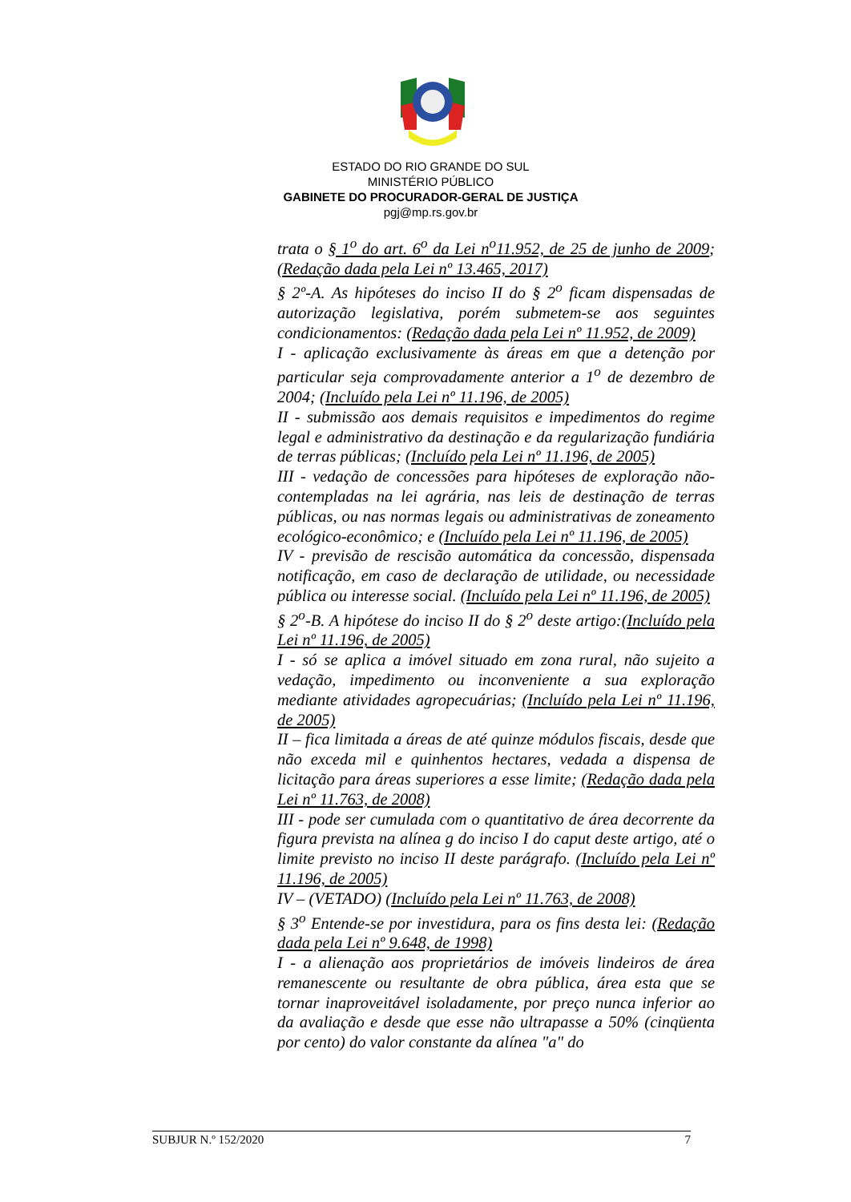ESTADO DO RIO GRANDE DO SUL
MINISTÉRIO PÚBLICO
GABINETE DO PROCURADOR-GERAL DE JUSTIÇA
pgj@mp.rs.gov.br
trata o § 1<sup>o</sup> do art. 6<sup>o</sup> da Lei n<sup>o</sup>11.952, de 25 de junho de 2009; (Redação dada pela Lei nº 13.465, 2017)
§ 2º-A. As hipóteses do inciso II do § 2<sup>o</sup> ficam dispensadas de autorização legislativa, porém submetem-se aos seguintes condicionamentos: (Redação dada pela Lei nº 11.952, de 2009)
I - aplicação exclusivamente às áreas em que a detenção por particular seja comprovadamente anterior a 1<sup>o</sup> de dezembro de 2004; (Incluído pela Lei nº 11.196, de 2005)
II - submissão aos demais requisitos e impedimentos do regime legal e administrativo da destinação e da regularização fundiária de terras públicas; (Incluído pela Lei nº 11.196, de 2005)
III - vedação de concessões para hipóteses de exploração não-contempladas na lei agrária, nas leis de destinação de terras públicas, ou nas normas legais ou administrativas de zoneamento ecológico-econômico; e (Incluído pela Lei nº 11.196, de 2005)
IV - previsão de rescisão automática da concessão, dispensada notificação, em caso de declaração de utilidade, ou necessidade pública ou interesse social. (Incluído pela Lei nº 11.196, de 2005)
§ 2<sup>o</sup>-B. A hipótese do inciso II do § 2<sup>o</sup> deste artigo:(Incluído pela Lei nº 11.196, de 2005)
I - só se aplica a imóvel situado em zona rural, não sujeito a vedação, impedimento ou inconveniente a sua exploração mediante atividades agropecuárias; (Incluído pela Lei nº 11.196, de 2005)
II – fica limitada a áreas de até quinze módulos fiscais, desde que não exceda mil e quinhentos hectares, vedada a dispensa de licitação para áreas superiores a esse limite; (Redação dada pela Lei nº 11.763, de 2008)
III - pode ser cumulada com o quantitativo de área decorrente da figura prevista na alínea g do inciso I do caput deste artigo, até o limite previsto no inciso II deste parágrafo. (Incluído pela Lei nº 11.196, de 2005)
IV – (VETADO) (Incluído pela Lei nº 11.763, de 2008)
§ 3<sup>o</sup> Entende-se por investidura, para os fins desta lei: (Redação dada pela Lei nº 9.648, de 1998)
I - a alienação aos proprietários de imóveis lindeiros de área remanescente ou resultante de obra pública, área esta que se tornar inaproveitável isoladamente, por preço nunca inferior ao da avaliação e desde que esse não ultrapasse a 50% (cinqüenta por cento) do valor constante da alínea "a" do
SUBJUR N.º 152/2020 7